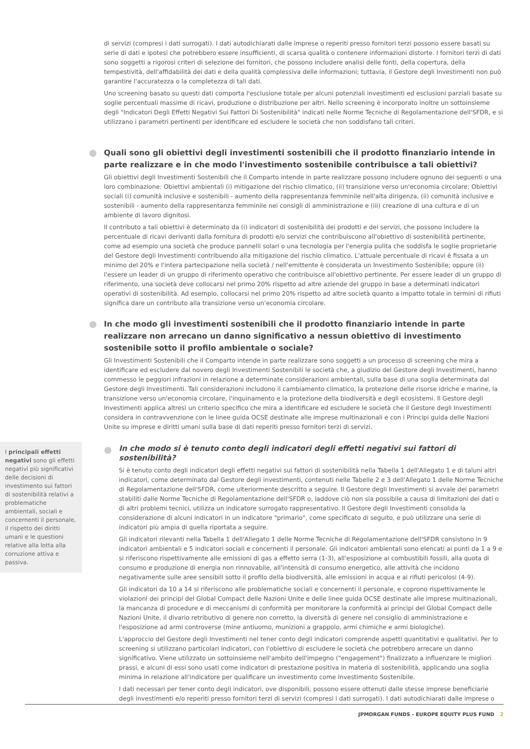di servizi (compresi i dati surrogati). I dati autodichiarati dalle imprese o reperiti presso fornitori terzi possono essere basati su serie di dati e ipotesi che potrebbero essere insufficienti, di scarsa qualità o contenere informazioni distorte. I fornitori terzi di dati sono soggetti a rigorosi criteri di selezione dei fornitori, che possono includere analisi delle fonti, della copertura, della tempestività, dell'affidabilità dei dati e della qualità complessiva delle informazioni; tuttavia, il Gestore degli Investimenti non può garantire l'accuratezza o la completezza di tali dati.
Uno screening basato su questi dati comporta l'esclusione totale per alcuni potenziali investimenti ed esclusioni parziali basate su soglie percentuali massime di ricavi, produzione o distribuzione per altri. Nello screening è incorporato inoltre un sottoinsieme degli "Indicatori Degli Effetti Negativi Sui Fattori Di Sostenibilità" indicati nelle Norme Tecniche di Regolamentazione dell'SFDR, e si utilizzano i parametri pertinenti per identificare ed escludere le società che non soddisfano tali criteri.
Quali sono gli obiettivi degli investimenti sostenibili che il prodotto finanziario intende in parte realizzare e in che modo l'investimento sostenibile contribuisce a tali obiettivi?
Gli obiettivi degli Investimenti Sostenibili che il Comparto intende in parte realizzare possono includere ognuno dei seguenti o una loro combinazione: Obiettivi ambientali (i) mitigazione del rischio climatico, (ii) transizione verso un'economia circolare; Obiettivi sociali (i) comunità inclusive e sostenibili - aumento della rappresentanza femminile nell'alta dirigenza, (ii) comunità inclusive e sostenibili - aumento della rappresentanza femminile nei consigli di amministrazione e (iii) creazione di una cultura e di un ambiente di lavoro dignitosi.
Il contributo a tali obiettivi è determinato da (i) indicatori di sostenibilità dei prodotti e dei servizi, che possono includere la percentuale di ricavi derivanti dalla fornitura di prodotti e/o servizi che contribuiscono all'obiettivo di sostenibilità pertinente, come ad esempio una società che produce pannelli solari o una tecnologia per l'energia pulita che soddisfa le soglie proprietarie del Gestore degli Investimenti contribuendo alla mitigazione del rischio climatico. L'attuale percentuale di ricavi è fissata a un minimo del 20% e l'intera partecipazione nella società / nell'emittente è considerata un Investimento Sostenibile; oppure (ii) l'essere un leader di un gruppo di riferimento operativo che contribuisce all'obiettivo pertinente. Per essere leader di un gruppo di riferimento, una società deve collocarsi nel primo 20% rispetto ad altre aziende del gruppo in base a determinati indicatori operativi di sostenibilità. Ad esempio, collocarsi nel primo 20% rispetto ad altre società quanto a impatto totale in termini di rifiuti significa dare un contributo alla transizione verso un'economia circolare.
In che modo gli investimenti sostenibili che il prodotto finanziario intende in parte realizzare non arrecano un danno significativo a nessun obiettivo di investimento sostenibile sotto il profilo ambientale o sociale?
Gli Investimenti Sostenibili che il Comparto intende in parte realizzare sono soggetti a un processo di screening che mira a identificare ed escludere dal novero degli Investimenti Sostenibili le società che, a giudizio del Gestore degli Investimenti, hanno commesso le peggiori infrazioni in relazione a determinate considerazioni ambientali, sulla base di una soglia determinata dal Gestore degli Investimenti. Tali considerazioni includono il cambiamento climatico, la protezione delle risorse idriche e marine, la transizione verso un'economia circolare, l'inquinamento e la protezione della biodiversità e degli ecosistemi. Il Gestore degli Investimenti applica altresì un criterio specifico che mira a identificare ed escludere le società che il Gestore degli Investimenti considera in contravvenzione con le linee guida OCSE destinate alle imprese multinazionali e con i Principi guida delle Nazioni Unite su imprese e diritti umani sulla base di dati reperiti presso fornitori terzi di servizi.
In che modo si è tenuto conto degli indicatori degli effetti negativi sui fattori di sostenibilità?
Si è tenuto conto degli indicatori degli effetti negativi sui fattori di sostenibilità nella Tabella 1 dell'Allegato 1 e di taluni altri indicatori, come determinato dal Gestore degli investimenti, contenuti nelle Tabelle 2 e 3 dell'Allegato 1 delle Norme Tecniche di Regolamentazione dell'SFDR, come ulteriormente descritto a seguire. Il Gestore degli Investimenti si avvale dei parametri stabiliti dalle Norme Tecniche di Regolamentazione dell'SFDR o, laddove ciò non sia possibile a causa di limitazioni dei dati o di altri problemi tecnici, utilizza un indicatore surrogato rappresentativo. Il Gestore degli Investimenti consolida la considerazione di alcuni indicatori in un indicatore "primario", come specificato di seguito, e può utilizzare una serie di indicatori più ampia di quella riportata a seguire.
Gli indicatori rilevanti nella Tabella 1 dell'Allegato 1 delle Norme Tecniche di Regolamentazione dell'SFDR consistono in 9 indicatori ambientali e 5 indicatori sociali e concernenti il personale. Gli indicatori ambientali sono elencati ai punti da 1 a 9 e si riferiscono rispettivamente alle emissioni di gas a effetto serra (1-3), all'esposizione ai combustibili fossili, alla quota di consumo e produzione di energia non rinnovabile, all'intensità di consumo energetico, alle attività che incidono negativamente sulle aree sensibili sotto il profilo della biodiversità, alle emissioni in acqua e ai rifiuti pericolosi (4-9).
Gli indicatori da 10 a 14 si riferiscono alle problematiche sociali e concernenti il personale, e coprono rispettivamente le violazioni dei principi del Global Compact delle Nazioni Unite e delle linee guida OCSE destinate alle imprese multinazionali, la mancanza di procedure e di meccanismi di conformità per monitorare la conformità ai principi del Global Compact delle Nazioni Unite, il divario retributivo di genere non corretto, la diversità di genere nel consiglio di amministrazione e l'esposizione ad armi controverse (mine antiuomo, munizioni a grappolo, armi chimiche e armi biologiche).
L'approccio del Gestore degli Investimenti nel tener conto degli indicatori comprende aspetti quantitativi e qualitativi. Per lo screening si utilizzano particolari indicatori, con l'obiettivo di escludere le società che potrebbero arrecare un danno significativo. Viene utilizzato un sottoinsieme nell'ambito dell'impegno ("engagement") finalizzato a influenzare le migliori prassi, e alcuni di essi sono usati come indicatori di prestazione positiva in materia di sostenibilità, applicando una soglia minima in relazione all'indicatore per qualificare un investimento come Investimento Sostenibile.
I dati necessari per tener conto degli indicatori, ove disponibili, possono essere ottenuti dalle stesse imprese beneficiarie degli investimenti e/o reperiti presso fornitori terzi di servizi (compresi i dati surrogati). I dati autodichiarati dalle imprese o
I principali effetti negativi sono gli effetti negativi più significativi delle decisioni di investimento sui fattori di sostenibilità relativi a problematiche ambientali, sociali e concernenti il personale, il rispetto dei diritti umani e le questioni relative alla lotta alla corruzione attiva e passiva.
JPMORGAN FUNDS - EUROPE EQUITY PLUS FUND 2